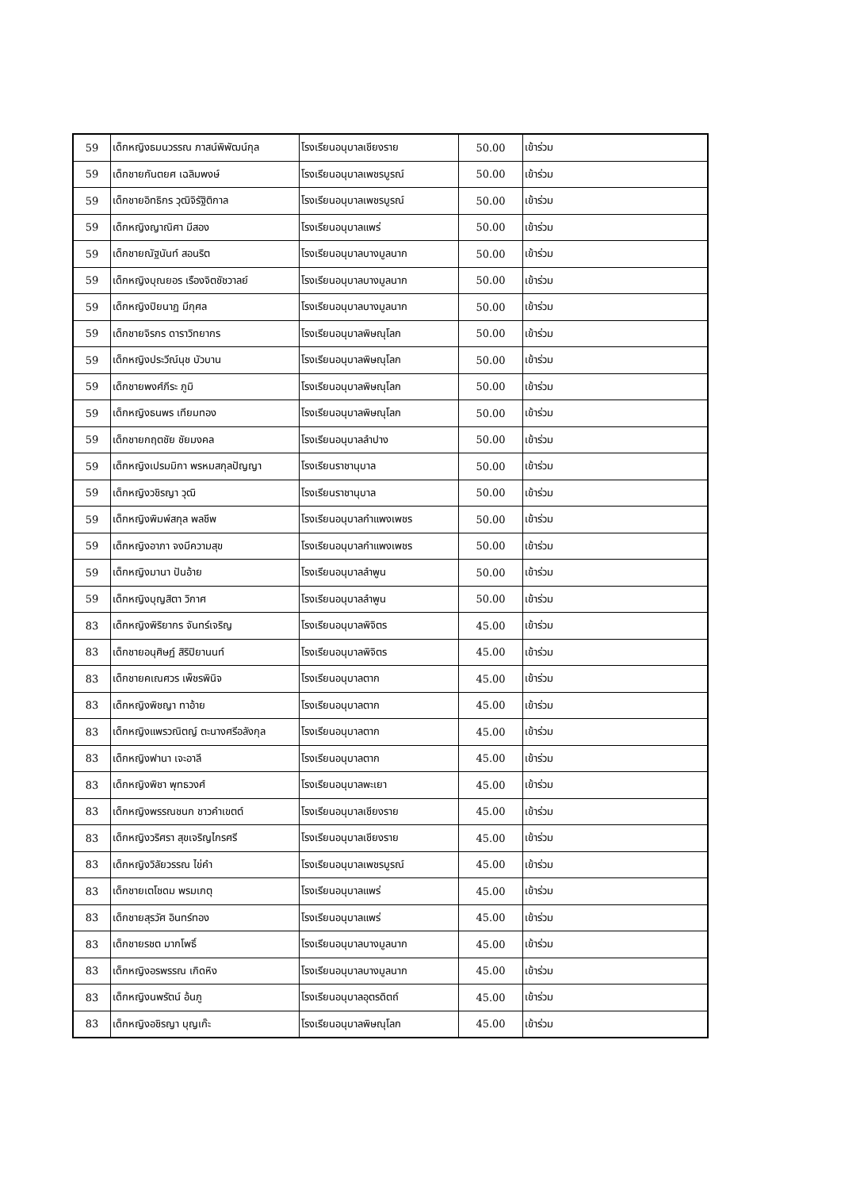| 59 | เด็กหญิงธมนวรรณ ภาสน์พิพัฒน์กุล | โรงเรียนอนุบาลเชียงราย | 50.00 | เข้าร่วม |
| 59 | เด็กชายกันตยศ เฉลิมพงษ์ | โรงเรียนอนุบาลเพชรบูรณ์ | 50.00 | เข้าร่วม |
| 59 | เด็กชายอิทธิกร วุฒิจิรัฐิติกาล | โรงเรียนอนุบาลเพชรบูรณ์ | 50.00 | เข้าร่วม |
| 59 | เด็กหญิงญาณิศา มีสอง | โรงเรียนอนุบาลแพร่ | 50.00 | เข้าร่วม |
| 59 | เด็กชายณัฐนันท์ สอนริต | โรงเรียนอนุบาลบางมูลนาก | 50.00 | เข้าร่วม |
| 59 | เด็กหญิงบุณยอร เรืองจิตชัชวาลย์ | โรงเรียนอนุบาลบางมูลนาก | 50.00 | เข้าร่วม |
| 59 | เด็กหญิงปิยนาฏ มีกุศล | โรงเรียนอนุบาลบางมูลนาก | 50.00 | เข้าร่วม |
| 59 | เด็กชายจิรกร ดาราวิทยากร | โรงเรียนอนุบาลพิษณุโลก | 50.00 | เข้าร่วม |
| 59 | เด็กหญิงประวีณ์นุช บัวบาน | โรงเรียนอนุบาลพิษณุโลก | 50.00 | เข้าร่วม |
| 59 | เด็กชายพงศ์ภีระ ภูมิ | โรงเรียนอนุบาลพิษณุโลก | 50.00 | เข้าร่วม |
| 59 | เด็กหญิงธนพร เทียมทอง | โรงเรียนอนุบาลพิษณุโลก | 50.00 | เข้าร่วม |
| 59 | เด็กชายกฤตชัย ชัยมงคล | โรงเรียนอนุบาลลำปาง | 50.00 | เข้าร่วม |
| 59 | เด็กหญิงเปรมมิกา พรหมสกุลปัญญา | โรงเรียนราชานุบาล | 50.00 | เข้าร่วม |
| 59 | เด็กหญิงวชิรญา วุฒิ | โรงเรียนราชานุบาล | 50.00 | เข้าร่วม |
| 59 | เด็กหญิงพิมพ์สกุล พลชีพ | โรงเรียนอนุบาลกำแพงเพชร | 50.00 | เข้าร่วม |
| 59 | เด็กหญิงอาภา จงมีความสุข | โรงเรียนอนุบาลกำแพงเพชร | 50.00 | เข้าร่วม |
| 59 | เด็กหญิงมานา ปันอ้าย | โรงเรียนอนุบาลลำพูน | 50.00 | เข้าร่วม |
| 59 | เด็กหญิงบุญสิตา วิกาศ | โรงเรียนอนุบาลลำพูน | 50.00 | เข้าร่วม |
| 83 | เด็กหญิงพิริยากร จันทร์เจริญ | โรงเรียนอนุบาลพิจิตร | 45.00 | เข้าร่วม |
| 83 | เด็กชายอนุศิษฏ์ สิริปิยานนท์ | โรงเรียนอนุบาลพิจิตร | 45.00 | เข้าร่วม |
| 83 | เด็กชายคเณศวร เพ็ชรพินิจ | โรงเรียนอนุบาลตาก | 45.00 | เข้าร่วม |
| 83 | เด็กหญิงพิชญา ทาอ้าย | โรงเรียนอนุบาลตาก | 45.00 | เข้าร่วม |
| 83 | เด็กหญิงแพรวณิตญ์ ตะนางศรีอลังกุล | โรงเรียนอนุบาลตาก | 45.00 | เข้าร่วม |
| 83 | เด็กหญิงฟานา เจะอาลี | โรงเรียนอนุบาลตาก | 45.00 | เข้าร่วม |
| 83 | เด็กหญิงพิชา พุทธวงศ์ | โรงเรียนอนุบาลพะเยา | 45.00 | เข้าร่วม |
| 83 | เด็กหญิงพรรณชนก ชาวคำเขตต์ | โรงเรียนอนุบาลเชียงราย | 45.00 | เข้าร่วม |
| 83 | เด็กหญิงวริศรา สุขเจริญไกรศรี | โรงเรียนอนุบาลเชียงราย | 45.00 | เข้าร่วม |
| 83 | เด็กหญิงวิลัยวรรณ ไข่คำ | โรงเรียนอนุบาลเพชรบูรณ์ | 45.00 | เข้าร่วม |
| 83 | เด็กชายเตโชดม พรมเกตุ | โรงเรียนอนุบาลแพร่ | 45.00 | เข้าร่วม |
| 83 | เด็กชายสุรวัศ อินทร์ทอง | โรงเรียนอนุบาลแพร่ | 45.00 | เข้าร่วม |
| 83 | เด็กชายรชต มากโพธิ์ | โรงเรียนอนุบาลบางมูลนาก | 45.00 | เข้าร่วม |
| 83 | เด็กหญิงอรพรรณ เกิดหิง | โรงเรียนอนุบาลบางมูลนาก | 45.00 | เข้าร่วม |
| 83 | เด็กหญิงนพรัตน์ อ้นภู | โรงเรียนอนุบาลอุตรดิตถ์ | 45.00 | เข้าร่วม |
| 83 | เด็กหญิงอชิรญา บุญเก๊ะ | โรงเรียนอนุบาลพิษณุโลก | 45.00 | เข้าร่วม |